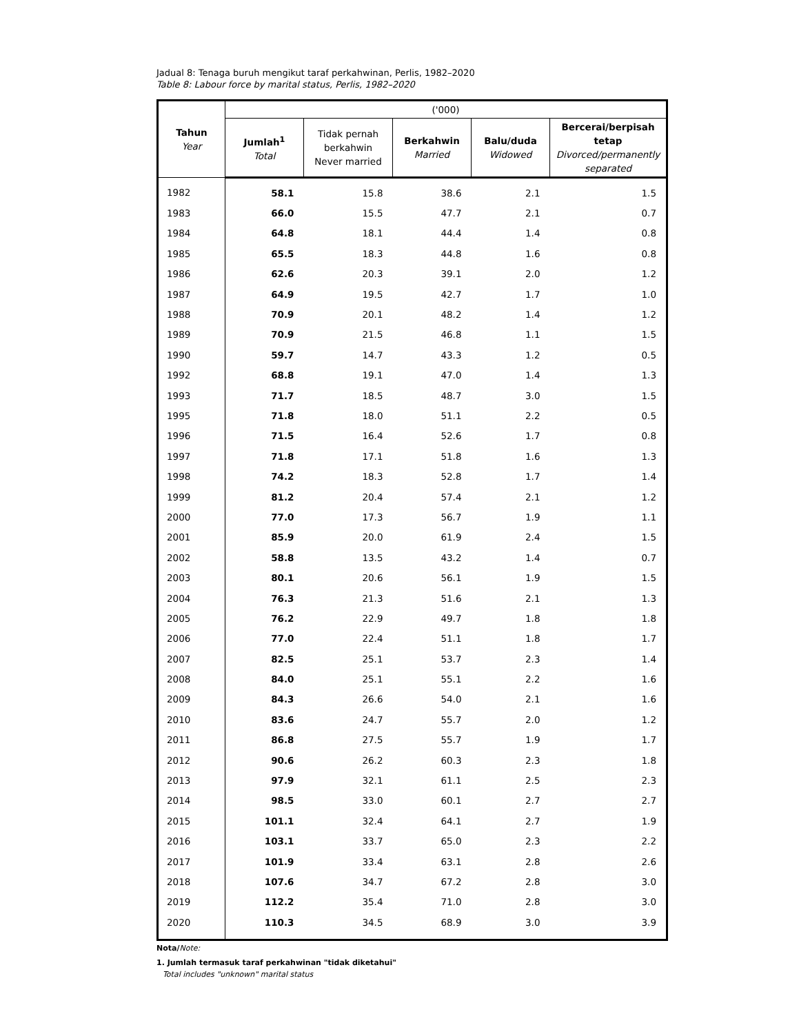Jadual 8: Tenaga buruh mengikut taraf perkahwinan, Perlis, 1982–2020
Table 8: Labour force by marital status, Perlis, 1982–2020
| Tahun Year | ('000) | | | | |
| --- | --- | --- | --- | --- | --- |
| | Jumlah<sup>1</sup> Total | Tidak pernah berkahwin Never married | Berkahwin Married | Balu/duda Widowed | Bercerai/berpisah tetap Divorced/permanently separated |
| 1982 | 58.1 | 15.8 | 38.6 | 2.1 | 1.5 |
| 1983 | 66.0 | 15.5 | 47.7 | 2.1 | 0.7 |
| 1984 | 64.8 | 18.1 | 44.4 | 1.4 | 0.8 |
| 1985 | 65.5 | 18.3 | 44.8 | 1.6 | 0.8 |
| 1986 | 62.6 | 20.3 | 39.1 | 2.0 | 1.2 |
| 1987 | 64.9 | 19.5 | 42.7 | 1.7 | 1.0 |
| 1988 | 70.9 | 20.1 | 48.2 | 1.4 | 1.2 |
| 1989 | 70.9 | 21.5 | 46.8 | 1.1 | 1.5 |
| 1990 | 59.7 | 14.7 | 43.3 | 1.2 | 0.5 |
| 1992 | 68.8 | 19.1 | 47.0 | 1.4 | 1.3 |
| 1993 | 71.7 | 18.5 | 48.7 | 3.0 | 1.5 |
| 1995 | 71.8 | 18.0 | 51.1 | 2.2 | 0.5 |
| 1996 | 71.5 | 16.4 | 52.6 | 1.7 | 0.8 |
| 1997 | 71.8 | 17.1 | 51.8 | 1.6 | 1.3 |
| 1998 | 74.2 | 18.3 | 52.8 | 1.7 | 1.4 |
| 1999 | 81.2 | 20.4 | 57.4 | 2.1 | 1.2 |
| 2000 | 77.0 | 17.3 | 56.7 | 1.9 | 1.1 |
| 2001 | 85.9 | 20.0 | 61.9 | 2.4 | 1.5 |
| 2002 | 58.8 | 13.5 | 43.2 | 1.4 | 0.7 |
| 2003 | 80.1 | 20.6 | 56.1 | 1.9 | 1.5 |
| 2004 | 76.3 | 21.3 | 51.6 | 2.1 | 1.3 |
| 2005 | 76.2 | 22.9 | 49.7 | 1.8 | 1.8 |
| 2006 | 77.0 | 22.4 | 51.1 | 1.8 | 1.7 |
| 2007 | 82.5 | 25.1 | 53.7 | 2.3 | 1.4 |
| 2008 | 84.0 | 25.1 | 55.1 | 2.2 | 1.6 |
| 2009 | 84.3 | 26.6 | 54.0 | 2.1 | 1.6 |
| 2010 | 83.6 | 24.7 | 55.7 | 2.0 | 1.2 |
| 2011 | 86.8 | 27.5 | 55.7 | 1.9 | 1.7 |
| 2012 | 90.6 | 26.2 | 60.3 | 2.3 | 1.8 |
| 2013 | 97.9 | 32.1 | 61.1 | 2.5 | 2.3 |
| 2014 | 98.5 | 33.0 | 60.1 | 2.7 | 2.7 |
| 2015 | 101.1 | 32.4 | 64.1 | 2.7 | 1.9 |
| 2016 | 103.1 | 33.7 | 65.0 | 2.3 | 2.2 |
| 2017 | 101.9 | 33.4 | 63.1 | 2.8 | 2.6 |
| 2018 | 107.6 | 34.7 | 67.2 | 2.8 | 3.0 |
| 2019 | 112.2 | 35.4 | 71.0 | 2.8 | 3.0 |
| 2020 | 110.3 | 34.5 | 68.9 | 3.0 | 3.9 |
Nota/Note:
1. Jumlah termasuk taraf perkahwinan "tidak diketahui"
Total includes "unknown" marital status